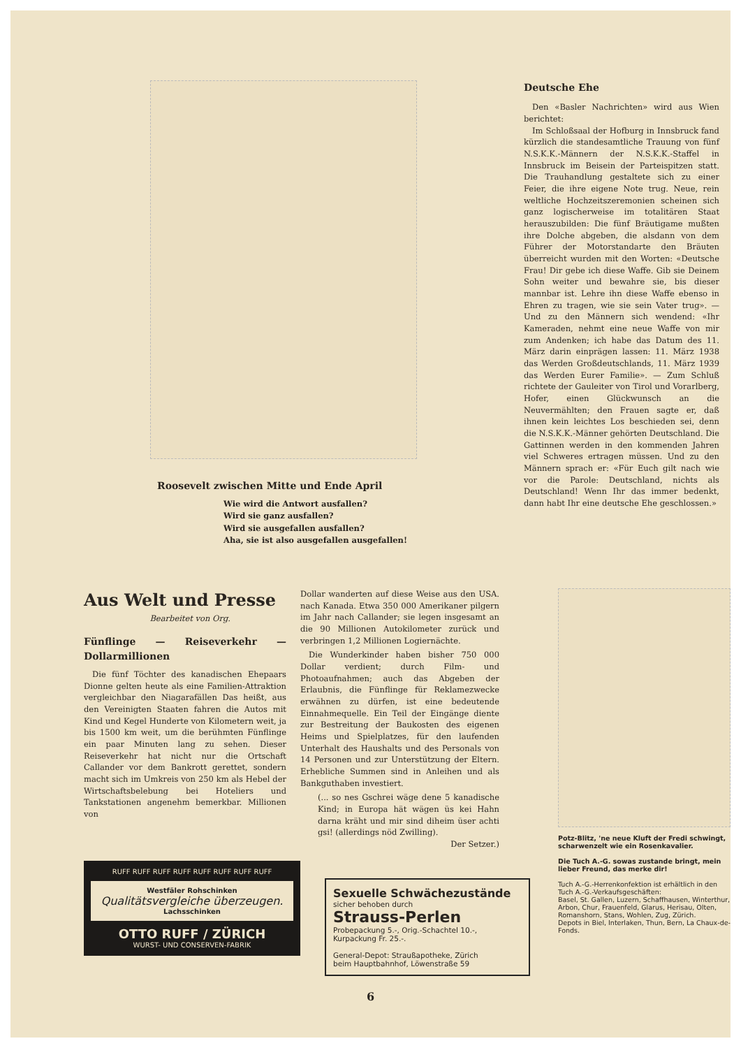Roosevelt zwischen Mitte und Ende April
Wie wird die Antwort ausfallen?
Wird sie ganz ausfallen?
Wird sie ausgefallen ausfallen?
Aha, sie ist also ausgefallen ausgefallen!
Deutsche Ehe
Den «Basler Nachrichten» wird aus Wien berichtet:
Im Schloßsaal der Hofburg in Innsbruck fand kürzlich die standesamtliche Trauung von fünf N.S.K.K.-Männern der N.S.K.K.-Staffel in Innsbruck im Beisein der Parteispitzen statt. Die Trauhandlung gestaltete sich zu einer Feier, die ihre eigene Note trug. Neue, rein weltliche Hochzeitszeremonien scheinen sich ganz logischerweise im totalitären Staat herauszubilden: Die fünf Bräutigame mußten ihre Dolche abgeben, die alsdann von dem Führer der Motorstandarte den Bräuten überreicht wurden mit den Worten: «Deutsche Frau! Dir gebe ich diese Waffe. Gib sie Deinem Sohn weiter und bewahre sie, bis dieser mannbar ist. Lehre ihn diese Waffe ebenso in Ehren zu tragen, wie sie sein Vater trug». — Und zu den Männern sich wendend: «Ihr Kameraden, nehmt eine neue Waffe von mir zum Andenken; ich habe das Datum des 11. März darin einprägen lassen: 11. März 1938 das Werden Großdeutschlands, 11. März 1939 das Werden Eurer Familie». — Zum Schluß richtete der Gauleiter von Tirol und Vorarlberg, Hofer, einen Glückwunsch an die Neuvermählten; den Frauen sagte er, daß ihnen kein leichtes Los beschieden sei, denn die N.S.K.K.-Männer gehörten Deutschland. Die Gattinnen werden in den kommenden Jahren viel Schweres ertragen müssen. Und zu den Männern sprach er: «Für Euch gilt nach wie vor die Parole: Deutschland, nichts als Deutschland! Wenn Ihr das immer bedenkt, dann habt Ihr eine deutsche Ehe geschlossen.»
Aus Welt und Presse
Bearbeitet von Org.
Fünflinge — Reiseverkehr — Dollarmillionen
Die fünf Töchter des kanadischen Ehepaars Dionne gelten heute als eine Familien-Attraktion vergleichbar den Niagarafällen Das heißt, aus den Vereinigten Staaten fahren die Autos mit Kind und Kegel Hunderte von Kilometern weit, ja bis 1500 km weit, um die berühmten Fünflinge ein paar Minuten lang zu sehen. Dieser Reiseverkehr hat nicht nur die Ortschaft Callander vor dem Bankrott gerettet, sondern macht sich im Umkreis von 250 km als Hebel der Wirtschaftsbelebung bei Hoteliers und Tankstationen angenehm bemerkbar. Millionen von
Dollar wanderten auf diese Weise aus den USA. nach Kanada. Etwa 350 000 Amerikaner pilgern im Jahr nach Callander; sie legen insgesamt an die 90 Millionen Autokilometer zurück und verbringen 1,2 Millionen Logiernächte.
Die Wunderkinder haben bisher 750 000 Dollar verdient; durch Film- und Photoaufnahmen; auch das Abgeben der Erlaubnis, die Fünflinge für Reklamezwecke erwähnen zu dürfen, ist eine bedeutende Einnahmequelle. Ein Teil der Eingänge diente zur Bestreitung der Baukosten des eigenen Heims und Spielplatzes, für den laufenden Unterhalt des Haushalts und des Personals von 14 Personen und zur Unterstützung der Eltern. Erhebliche Summen sind in Anleihen und als Bankguthaben investiert.
(... so nes Gschrei wäge dene 5 kanadische Kind; in Europa hät wägen üs kei Hahn darna kräht und mir sind diheim üser achti gsi! (allerdings nöd Zwilling).
Der Setzer.)
RUFF RUFF RUFF RUFF RUFF RUFF RUFF RUFF
Westfäler Rohschinken
Qualitätsvergleiche überzeugen.
Lachsschinken
OTTO RUFF / ZÜRICH
WURST- UND CONSERVEN-FABRIK
Sexuelle Schwächezustände
sicher behoben durch
Strauss-Perlen
Probepackung 5.-, Orig.-Schachtel 10.-,
Kurpackung Fr. 25.-.
General-Depot: Straußapotheke, Zürich
beim Hauptbahnhof, Löwenstraße 59
Potz-Blitz, 'ne neue Kluft der Fredi schwingt, scharwenzelt wie ein Rosenkavalier.
Die Tuch A.-G. sowas zustande bringt, mein lieber Freund, das merke dir!
Tuch A.-G.-Herrenkonfektion ist erhältlich in den Tuch A.-G.-Verkaufsgeschäften:
Basel, St. Gallen, Luzern, Schaffhausen, Winterthur, Arbon, Chur, Frauenfeld, Glarus, Herisau, Olten, Romanshorn, Stans, Wohlen, Zug, Zürich.
Depots in Biel, Interlaken, Thun, Bern, La Chaux-de-Fonds.
6